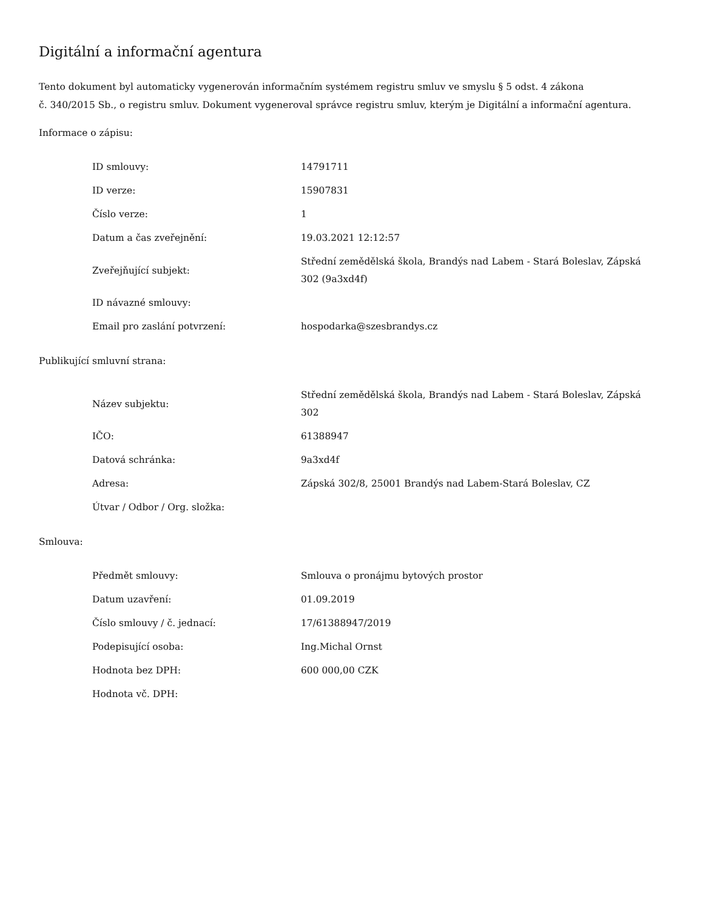Digitální a informační agentura
Tento dokument byl automaticky vygenerován informačním systémem registru smluv ve smyslu § 5 odst. 4 zákona
č. 340/2015 Sb., o registru smluv. Dokument vygeneroval správce registru smluv, kterým je Digitální a informační agentura.
Informace o zápisu:
| ID smlouvy: | 14791711 |
| ID verze: | 15907831 |
| Číslo verze: | 1 |
| Datum a čas zveřejnění: | 19.03.2021 12:12:57 |
| Zveřejňující subjekt: | Střední zemědělská škola, Brandýs nad Labem - Stará Boleslav, Zápská 302 (9a3xd4f) |
| ID návazné smlouvy: | |
| Email pro zaslání potvrzení: | hospodarka@szesbrandys.cz |
Publikující smluvní strana:
| Název subjektu: | Střední zemědělská škola, Brandýs nad Labem - Stará Boleslav, Zápská 302 |
| IČO: | 61388947 |
| Datová schránka: | 9a3xd4f |
| Adresa: | Zápská 302/8, 25001 Brandýs nad Labem-Stará Boleslav, CZ |
| Útvar / Odbor / Org. složka: | |
Smlouva:
| Předmět smlouvy: | Smlouva o pronájmu bytových prostor |
| Datum uzavření: | 01.09.2019 |
| Číslo smlouvy / č. jednací: | 17/61388947/2019 |
| Podepisující osoba: | Ing.Michal Ornst |
| Hodnota bez DPH: | 600 000,00 CZK |
| Hodnota vč. DPH: | |